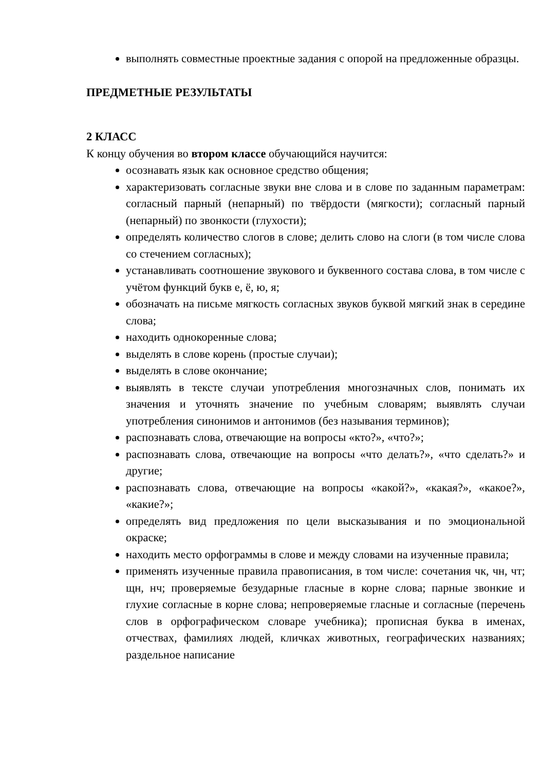выполнять совместные проектные задания с опорой на предложенные образцы.
ПРЕДМЕТНЫЕ РЕЗУЛЬТАТЫ
2 КЛАСС
К концу обучения во втором классе обучающийся научится:
осознавать язык как основное средство общения;
характеризовать согласные звуки вне слова и в слове по заданным параметрам: согласный парный (непарный) по твёрдости (мягкости); согласный парный (непарный) по звонкости (глухости);
определять количество слогов в слове; делить слово на слоги (в том числе слова со стечением согласных);
устанавливать соотношение звукового и буквенного состава слова, в том числе с учётом функций букв е, ё, ю, я;
обозначать на письме мягкость согласных звуков буквой мягкий знак в середине слова;
находить однокоренные слова;
выделять в слове корень (простые случаи);
выделять в слове окончание;
выявлять в тексте случаи употребления многозначных слов, понимать их значения и уточнять значение по учебным словарям; выявлять случаи употребления синонимов и антонимов (без называния терминов);
распознавать слова, отвечающие на вопросы «кто?», «что?»;
распознавать слова, отвечающие на вопросы «что делать?», «что сделать?» и другие;
распознавать слова, отвечающие на вопросы «какой?», «какая?», «какое?», «какие?»;
определять вид предложения по цели высказывания и по эмоциональной окраске;
находить место орфограммы в слове и между словами на изученные правила;
применять изученные правила правописания, в том числе: сочетания чк, чн, чт; щн, нч; проверяемые безударные гласные в корне слова; парные звонкие и глухие согласные в корне слова; непроверяемые гласные и согласные (перечень слов в орфографическом словаре учебника); прописная буква в именах, отчествах, фамилиях людей, кличках животных, географических названиях; раздельное написание